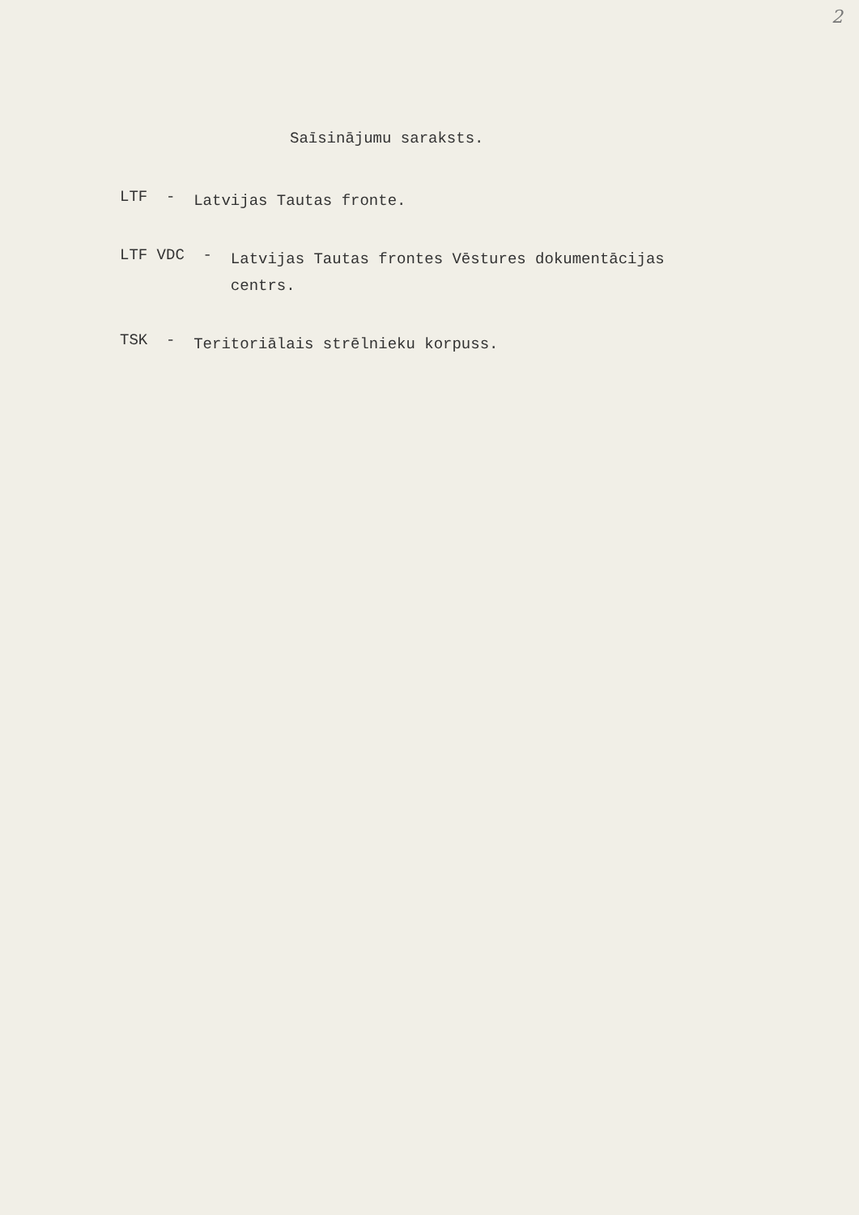2
Saīsinājumu saraksts.
LTF - Latvijas Tautas fronte.
LTF VDC - Latvijas Tautas frontes Vēstures dokumentācijas
centrs.
TSK - Teritoriālais strēlnieku korpuss.